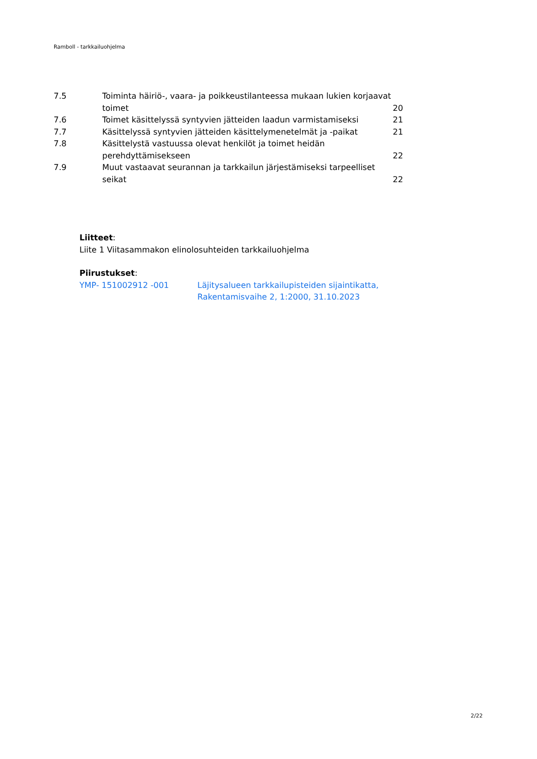Ramboll - tarkkailuohjelma
| 7.5 | Toiminta häiriö-, vaara- ja poikkeustilanteessa mukaan lukien korjaavat toimet | 20 |
| 7.6 | Toimet käsittelyssä syntyvien jätteiden laadun varmistamiseksi | 21 |
| 7.7 | Käsittelyssä syntyvien jätteiden käsittelymenetelmät ja -paikat | 21 |
| 7.8 | Käsittelystä vastuussa olevat henkilöt ja toimet heidän perehdyttämisekseen | 22 |
| 7.9 | Muut vastaavat seurannan ja tarkkailun järjestämiseksi tarpeelliset seikat | 22 |
Liitteet:
Liite 1 Viitasammakon elinolosuhteiden tarkkailuohjelma
Piirustukset:
YMP- 151002912 -001 Läjitysalueen tarkkailupisteiden sijaintikatta,
Rakentamisvaihe 2, 1:2000, 31.10.2023
2/22